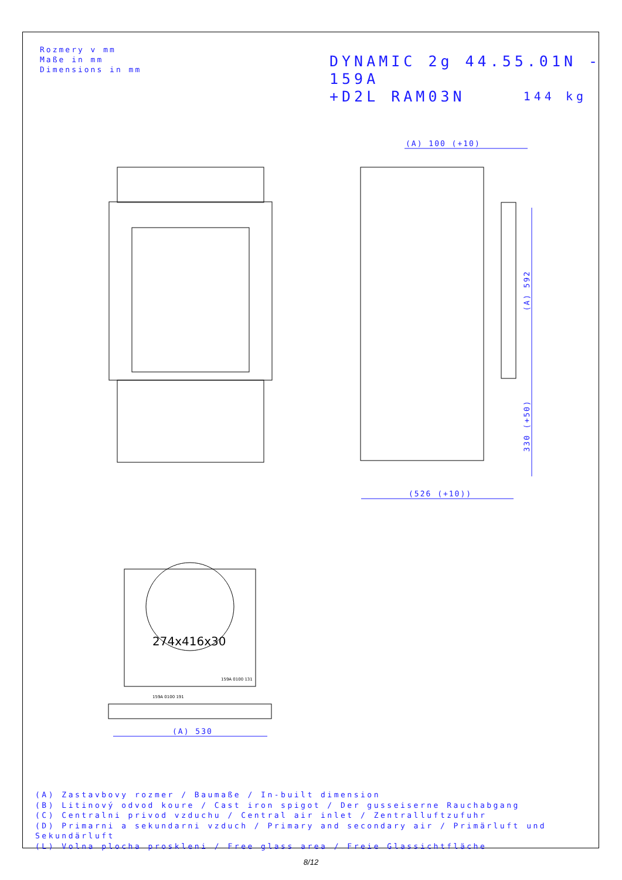Rozmery v mm
Maße in mm
Dimensions in mm
DYNAMIC 2g 44.55.01N - 159A
+D2L RAM03N
144 kg
(A) 100 (+10)
(526 (+10))
(A) 530
(A) 592
330 (+50)
159A 0100 131
159A 0100 191
274x416x30
(A) Zastavbovy rozmer / Baumaße / In-built dimension
(B) Litinový odvod koure / Cast iron spigot / Der gusseiserne Rauchabgang
(C) Centralni privod vzduchu / Central air inlet / Zentralluftzufuhr
(D) Primarni a sekundarni vzduch / Primary and secondary air / Primärluft und Sekundärluft
(L) Volna plocha proskleni / Free glass area / Freie Glassichtfläche
8/12